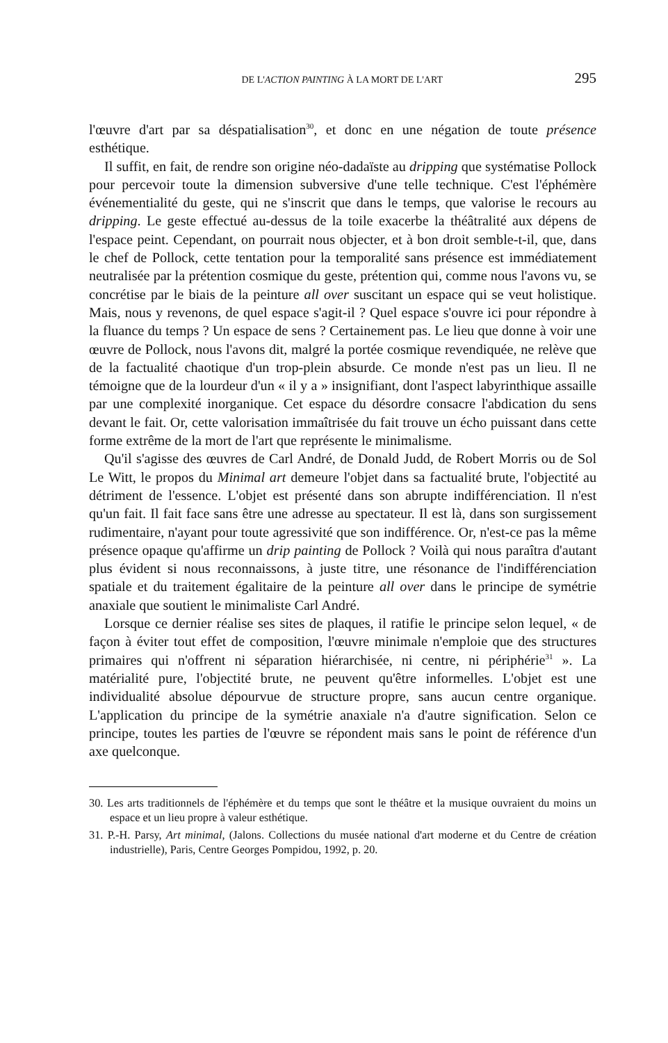DE L'ACTION PAINTING À LA MORT DE L'ART 295
l'œuvre d'art par sa déspatialisation<sup>30</sup>, et donc en une négation de toute présence esthétique.
Il suffit, en fait, de rendre son origine néo-dadaïste au dripping que systématise Pollock pour percevoir toute la dimension subversive d'une telle technique. C'est l'éphémère événementialité du geste, qui ne s'inscrit que dans le temps, que valorise le recours au dripping. Le geste effectué au-dessus de la toile exacerbe la théâtralité aux dépens de l'espace peint. Cependant, on pourrait nous objecter, et à bon droit semble-t-il, que, dans le chef de Pollock, cette tentation pour la temporalité sans présence est immédiatement neutralisée par la prétention cosmique du geste, prétention qui, comme nous l'avons vu, se concrétise par le biais de la peinture all over suscitant un espace qui se veut holistique. Mais, nous y revenons, de quel espace s'agit-il ? Quel espace s'ouvre ici pour répondre à la fluance du temps ? Un espace de sens ? Certainement pas. Le lieu que donne à voir une œuvre de Pollock, nous l'avons dit, malgré la portée cosmique revendiquée, ne relève que de la factualité chaotique d'un trop-plein absurde. Ce monde n'est pas un lieu. Il ne témoigne que de la lourdeur d'un « il y a » insignifiant, dont l'aspect labyrinthique assaille par une complexité inorganique. Cet espace du désordre consacre l'abdication du sens devant le fait. Or, cette valorisation immaîtrisée du fait trouve un écho puissant dans cette forme extrême de la mort de l'art que représente le minimalisme.
Qu'il s'agisse des œuvres de Carl André, de Donald Judd, de Robert Morris ou de Sol Le Witt, le propos du Minimal art demeure l'objet dans sa factualité brute, l'objectité au détriment de l'essence. L'objet est présenté dans son abrupte indifférenciation. Il n'est qu'un fait. Il fait face sans être une adresse au spectateur. Il est là, dans son surgissement rudimentaire, n'ayant pour toute agressivité que son indifférence. Or, n'est-ce pas la même présence opaque qu'affirme un drip painting de Pollock ? Voilà qui nous paraîtra d'autant plus évident si nous reconnaissons, à juste titre, une résonance de l'indifférenciation spatiale et du traitement égalitaire de la peinture all over dans le principe de symétrie anaxiale que soutient le minimaliste Carl André.
Lorsque ce dernier réalise ses sites de plaques, il ratifie le principe selon lequel, « de façon à éviter tout effet de composition, l'œuvre minimale n'emploie que des structures primaires qui n'offrent ni séparation hiérarchisée, ni centre, ni périphérie<sup>31</sup> ». La matérialité pure, l'objectité brute, ne peuvent qu'être informelles. L'objet est une individualité absolue dépourvue de structure propre, sans aucun centre organique. L'application du principe de la symétrie anaxiale n'a d'autre signification. Selon ce principe, toutes les parties de l'œuvre se répondent mais sans le point de référence d'un axe quelconque.
30. Les arts traditionnels de l'éphémère et du temps que sont le théâtre et la musique ouvraient du moins un espace et un lieu propre à valeur esthétique.
31. P.-H. Parsy, Art minimal, (Jalons. Collections du musée national d'art moderne et du Centre de création industrielle), Paris, Centre Georges Pompidou, 1992, p. 20.